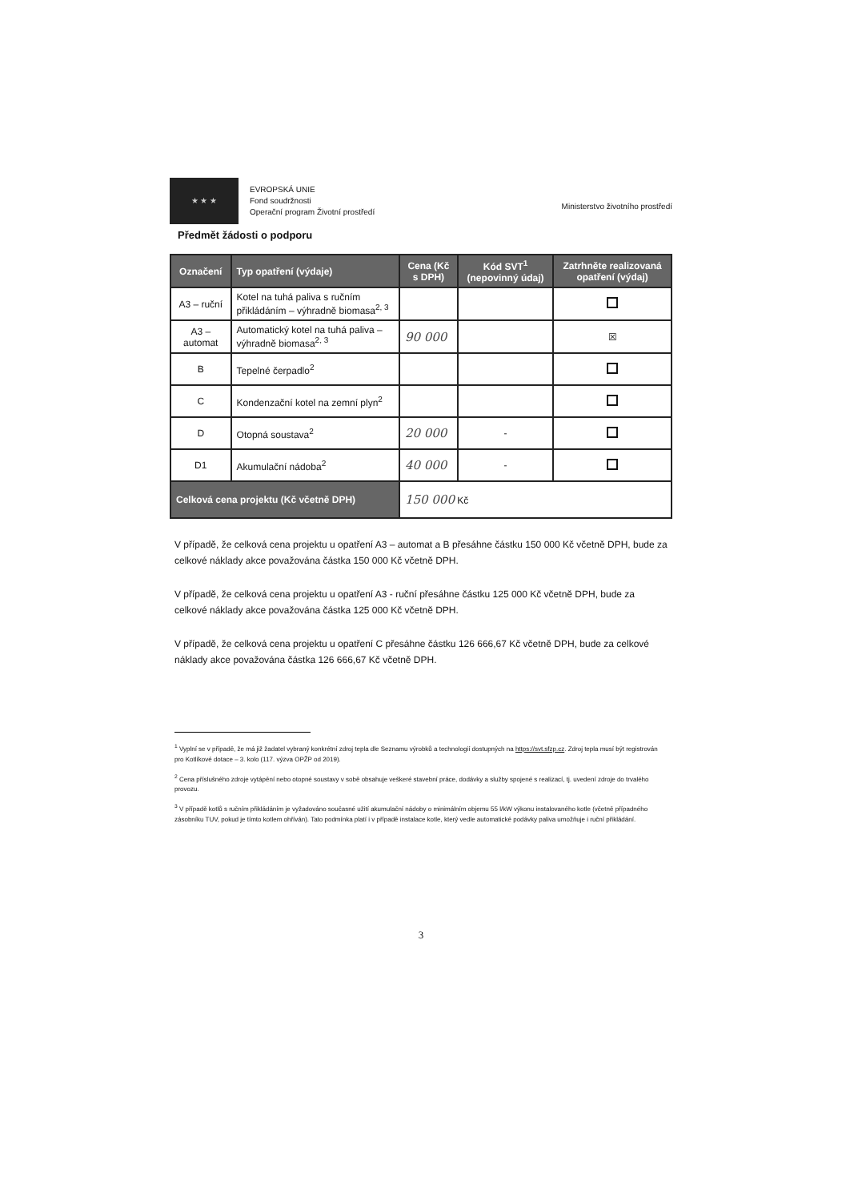★ ★ ★
EVROPSKÁ UNIE
Fond soudržnosti
Operační program Životní prostředí
Ministerstvo životního prostředí
Předmět žádosti o podporu
| Označení | Typ opatření (výdaje) | Cena (Kč s DPH) | Kód SVT<sup>1</sup> (nepovinný údaj) | Zatrhněte realizovaná opatření (výdaj) |
| --- | --- | --- | --- | --- |
| A3 – ruční | Kotel na tuhá paliva s ručním přikládáním – výhradně biomasa<sup>2, 3</sup> | | | |
| A3 – automat | Automatický kotel na tuhá paliva – výhradně biomasa<sup>2, 3</sup> | 90 000 | | ☒ |
| B | Tepelné čerpadlo<sup>2</sup> | | | |
| C | Kondenzační kotel na zemní plyn<sup>2</sup> | | | |
| D | Otopná soustava<sup>2</sup> | 20 000 | - | |
| D1 | Akumulační nádoba<sup>2</sup> | 40 000 | - | |
| Celková cena projektu (Kč včetně DPH) | | 150 000 Kč | | |
V případě, že celková cena projektu u opatření A3 – automat a B přesáhne částku 150 000 Kč včetně DPH, bude za celkové náklady akce považována částka 150 000 Kč včetně DPH.
V případě, že celková cena projektu u opatření A3 - ruční přesáhne částku 125 000 Kč včetně DPH, bude za celkové náklady akce považována částka 125 000 Kč včetně DPH.
V případě, že celková cena projektu u opatření C přesáhne částku 126 666,67 Kč včetně DPH, bude za celkové náklady akce považována částka 126 666,67 Kč včetně DPH.
<sup>1</sup> Vyplní se v případě, že má již žadatel vybraný konkrétní zdroj tepla dle Seznamu výrobků a technologií dostupných na https://svt.sfzp.cz. Zdroj tepla musí být registrován pro Kotlíkové dotace – 3. kolo (117. výzva OPŽP od 2019).
<sup>2</sup> Cena příslušného zdroje vytápění nebo otopné soustavy v sobě obsahuje veškeré stavební práce, dodávky a služby spojené s realizací, tj. uvedení zdroje do trvalého provozu.
<sup>3</sup> V případě kotlů s ručním přikládáním je vyžadováno současné užití akumulační nádoby o minimálním objemu 55 l/kW výkonu instalovaného kotle (včetně případného zásobníku TUV, pokud je tímto kotlem ohříván). Tato podmínka platí i v případě instalace kotle, který vedle automatické podávky paliva umožňuje i ruční přikládání.
3